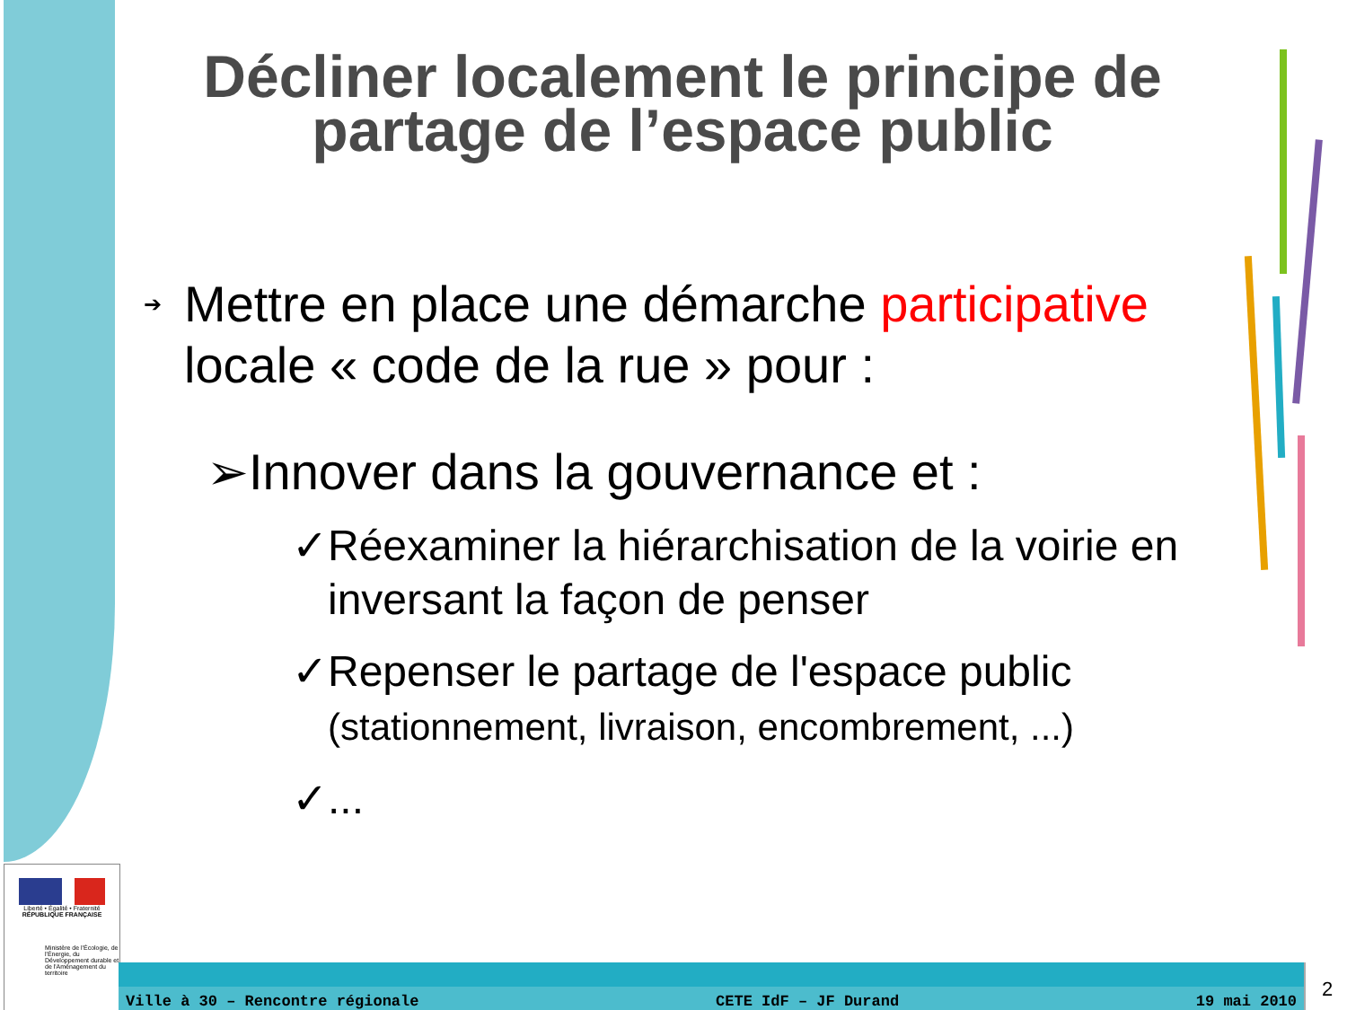Décliner localement le principe de partage de l’espace public
➔ Mettre en place une démarche participative locale « code de la rue » pour :
➢Innover dans la gouvernance et :
✓Réexaminer la hiérarchisation de la voirie en inversant la façon de penser
✓Repenser le partage de l'espace public (stationnement, livraison, encombrement, ...)
✓...
Liberté • Égalité • Fraternité
RÉPUBLIQUE FRANÇAISE
Ministère de l'Écologie, de l'Énergie, du Développement durable et de l'Aménagement du territoire
Ville à 30 – Rencontre régionale CETE IdF – JF Durand 19 mai 2010
2